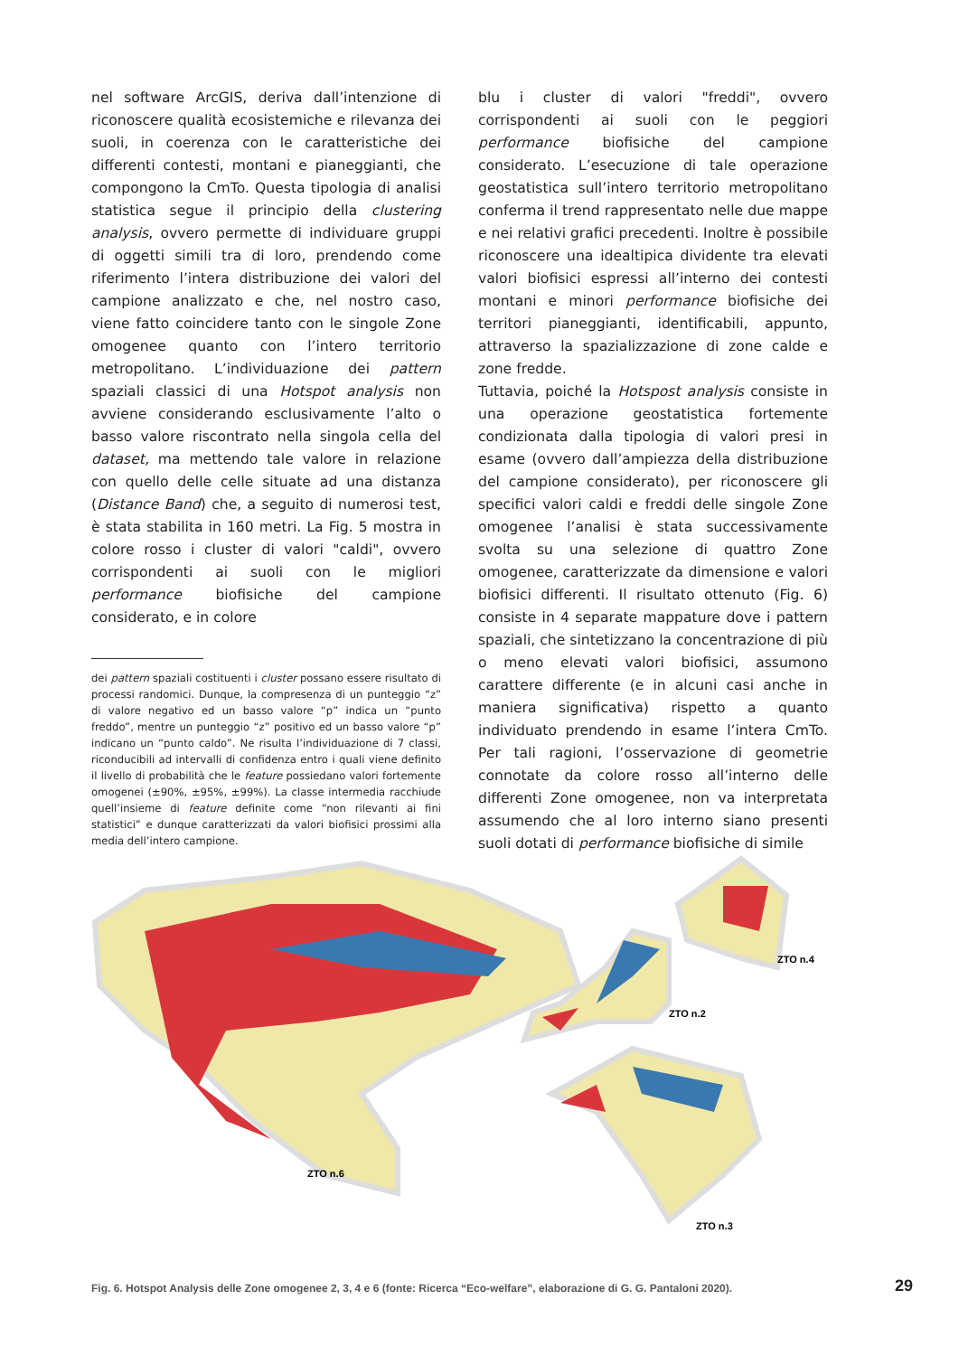nel software ArcGIS, deriva dall’intenzione di riconoscere qualità ecosistemiche e rilevanza dei suoli, in coerenza con le caratteristiche dei differenti contesti, montani e pianeggianti, che compongono la CmTo. Questa tipologia di analisi statistica segue il principio della clustering analysis, ovvero permette di individuare gruppi di oggetti simili tra di loro, prendendo come riferimento l’intera distribuzione dei valori del campione analizzato e che, nel nostro caso, viene fatto coincidere tanto con le singole Zone omogenee quanto con l’intero territorio metropolitano. L’individuazione dei pattern spaziali classici di una Hotspot analysis non avviene considerando esclusivamente l’alto o basso valore riscontrato nella singola cella del dataset, ma mettendo tale valore in relazione con quello delle celle situate ad una distanza (Distance Band) che, a seguito di numerosi test, è stata stabilita in 160 metri. La Fig. 5 mostra in colore rosso i cluster di valori "caldi", ovvero corrispondenti ai suoli con le migliori performance biofisiche del campione considerato, e in colore
dei pattern spaziali costituenti i cluster possano essere risultato di processi randomici. Dunque, la compresenza di un punteggio “z” di valore negativo ed un basso valore “p” indica un “punto freddo”, mentre un punteggio “z” positivo ed un basso valore “p” indicano un “punto caldo”. Ne risulta l’individuazione di 7 classi, riconducibili ad intervalli di confidenza entro i quali viene definito il livello di probabilità che le feature possiedano valori fortemente omogenei (±90%, ±95%, ±99%). La classe intermedia racchiude quell’insieme di feature definite come “non rilevanti ai fini statistici” e dunque caratterizzati da valori biofisici prossimi alla media dell’intero campione.
blu i cluster di valori "freddi", ovvero corrispondenti ai suoli con le peggiori performance biofisiche del campione considerato. L’esecuzione di tale operazione geostatistica sull’intero territorio metropolitano conferma il trend rappresentato nelle due mappe e nei relativi grafici precedenti. Inoltre è possibile riconoscere una idealtipica dividente tra elevati valori biofisici espressi all’interno dei contesti montani e minori performance biofisiche dei territori pianeggianti, identificabili, appunto, attraverso la spazializzazione di zone calde e zone fredde.
Tuttavia, poiché la Hotspost analysis consiste in una operazione geostatistica fortemente condizionata dalla tipologia di valori presi in esame (ovvero dall’ampiezza della distribuzione del campione considerato), per riconoscere gli specifici valori caldi e freddi delle singole Zone omogenee l’analisi è stata successivamente svolta su una selezione di quattro Zone omogenee, caratterizzate da dimensione e valori biofisici differenti. Il risultato ottenuto (Fig. 6) consiste in 4 separate mappature dove i pattern spaziali, che sintetizzano la concentrazione di più o meno elevati valori biofisici, assumono carattere differente (e in alcuni casi anche in maniera significativa) rispetto a quanto individuato prendendo in esame l’intera CmTo. Per tali ragioni, l’osservazione di geometrie connotate da colore rosso all’interno delle differenti Zone omogenee, non va interpretata assumendo che al loro interno siano presenti suoli dotati di performance biofisiche di simile
ZTO n.6
ZTO n.2
ZTO n.4
ZTO n.3
Fig. 6. Hotspot Analysis delle Zone omogenee 2, 3, 4 e 6 (fonte: Ricerca “Eco-welfare”, elaborazione di G. G. Pantaloni 2020).
29